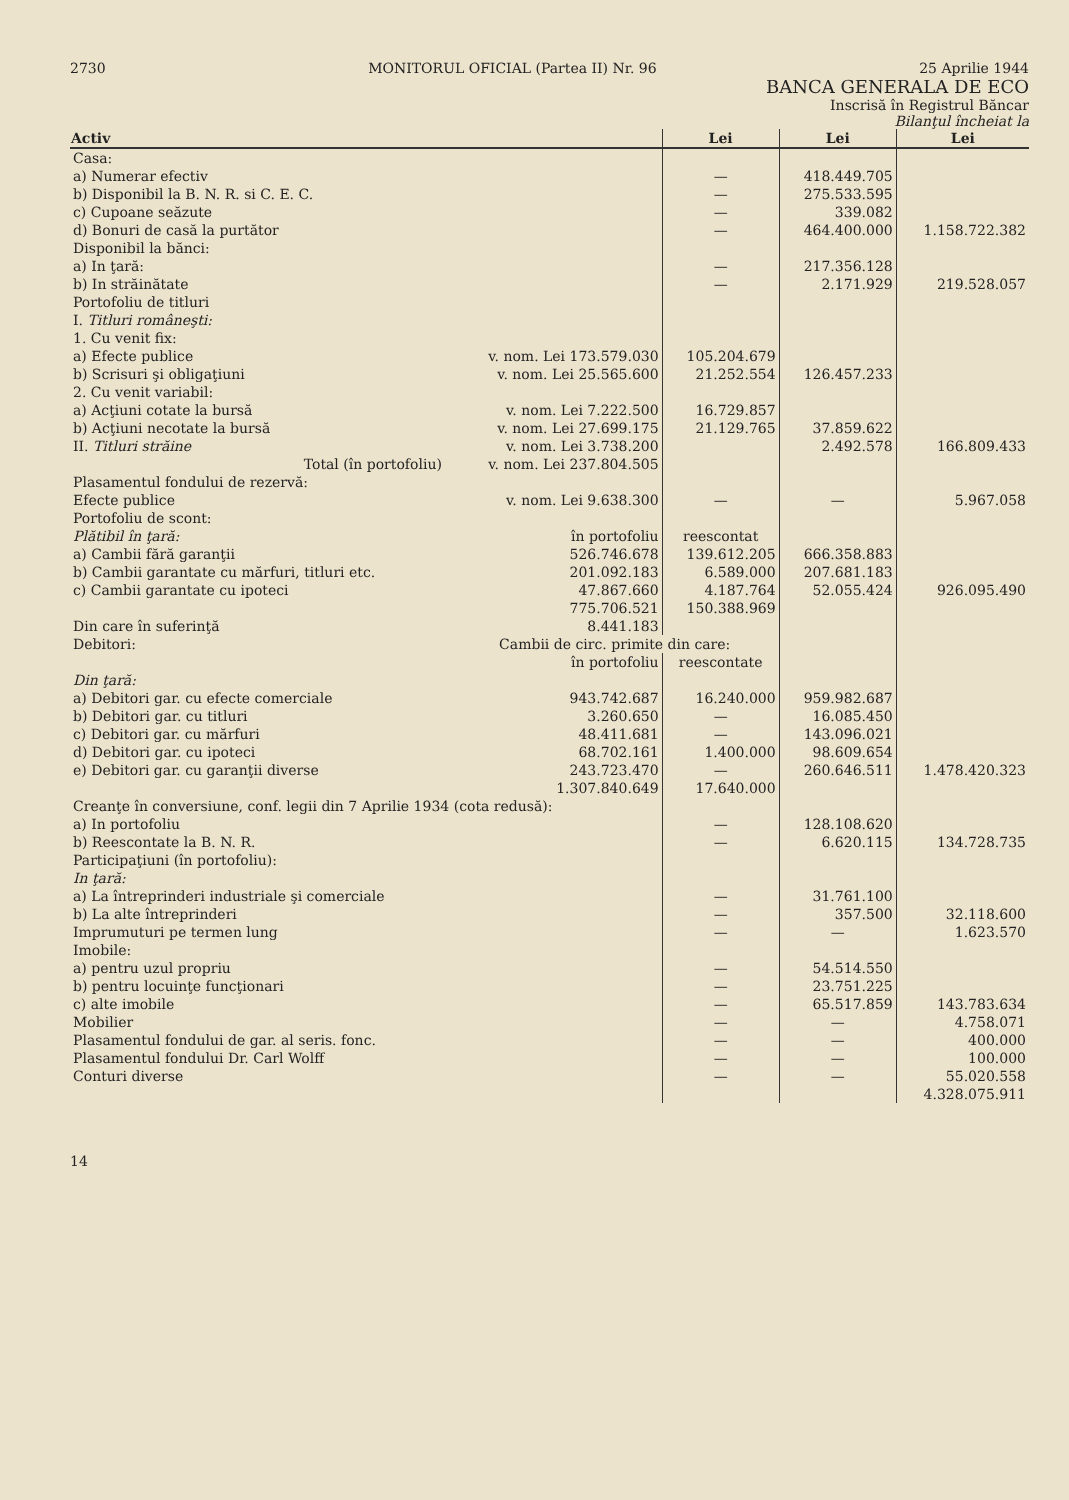2730 MONITORUL OFICIAL (Partea II) Nr. 96 25 Aprilie 1944
BANCA GENERALA DE ECO
Inscrisă în Registrul Băncar
Bilanţul încheiat la
| Activ | | | Lei | Lei | Lei |
| --- | --- | --- | --- | --- | --- |
| Casa: | | | | | |
| a) Numerar efectiv | | | — | 418.449.705 | |
| b) Disponibil la B. N. R. si C. E. C. | | | — | 275.533.595 | |
| c) Cupoane seăzute | | | — | 339.082 | |
| d) Bonuri de casă la purtător | | | — | 464.400.000 | 1.158.722.382 |
| Disponibil la bănci: | | | | | |
| a) In ţară: | | | — | 217.356.128 | |
| b) In străinătate | | | — | 2.171.929 | 219.528.057 |
| Portofoliu de titluri | | | | | |
| I. Titluri româneşti: | | | | | |
| 1. Cu venit fix: | | | | | |
| a) Efecte publice | v. nom. Lei 173.579.030 | | 105.204.679 | | |
| b) Scrisuri şi obligaţiuni | v. nom. Lei 25.565.600 | | 21.252.554 | 126.457.233 | |
| 2. Cu venit variabil: | | | | | |
| a) Acţiuni cotate la bursă | v. nom. Lei 7.222.500 | | 16.729.857 | | |
| b) Acţiuni necotate la bursă | v. nom. Lei 27.699.175 | | 21.129.765 | 37.859.622 | |
| II. Titluri străine | v. nom. Lei 3.738.200 | | | 2.492.578 | 166.809.433 |
| Total (în portofoliu) | v. nom. Lei 237.804.505 | | | | |
| Plasamentul fondului de rezervă: | | | | | |
| Efecte publice | v. nom. Lei 9.638.300 | | — | — | 5.967.058 |
| Portofoliu de scont: | | | | | |
| Plătibil în ţară: | | în portofoliu | reescontat | | |
| a) Cambii fără garanţii | | 526.746.678 | 139.612.205 | 666.358.883 | |
| b) Cambii garantate cu mărfuri, titluri etc. | | 201.092.183 | 6.589.000 | 207.681.183 | |
| c) Cambii garantate cu ipoteci | | 47.867.660 | 4.187.764 | 52.055.424 | 926.095.490 |
| | | 775.706.521 | 150.388.969 | | |
| Din care în suferinţă | | 8.441.183 | | | |
| Debitori: | | Cambii de circ. primite din care: | | | |
| | | în portofoliu | reescontate | | |
| Din ţară: | | | | | |
| a) Debitori gar. cu efecte comerciale | | 943.742.687 | 16.240.000 | 959.982.687 | |
| b) Debitori gar. cu titluri | | 3.260.650 | — | 16.085.450 | |
| c) Debitori gar. cu mărfuri | | 48.411.681 | — | 143.096.021 | |
| d) Debitori gar. cu ipoteci | | 68.702.161 | 1.400.000 | 98.609.654 | |
| e) Debitori gar. cu garanţii diverse | | 243.723.470 | — | 260.646.511 | 1.478.420.323 |
| | | 1.307.840.649 | 17.640.000 | | |
| Creanţe în conversiune, conf. legii din 7 Aprilie 1934 (cota redusă): | | | | | |
| a) In portofoliu | | | — | 128.108.620 | |
| b) Reescontate la B. N. R. | | | — | 6.620.115 | 134.728.735 |
| Participaţiuni (în portofoliu): | | | | | |
| In ţară: | | | | | |
| a) La întreprinderi industriale şi comerciale | | | — | 31.761.100 | |
| b) La alte întreprinderi | | | — | 357.500 | 32.118.600 |
| Imprumuturi pe termen lung | | | — | — | 1.623.570 |
| Imobile: | | | | | |
| a) pentru uzul propriu | | | — | 54.514.550 | |
| b) pentru locuinţe funcţionari | | | — | 23.751.225 | |
| c) alte imobile | | | — | 65.517.859 | 143.783.634 |
| Mobilier | | | — | — | 4.758.071 |
| Plasamentul fondului de gar. al seris. fonc. | | | — | — | 400.000 |
| Plasamentul fondului Dr. Carl Wolff | | | — | — | 100.000 |
| Conturi diverse | | | — | — | 55.020.558 |
| | | | | | 4.328.075.911 |
14